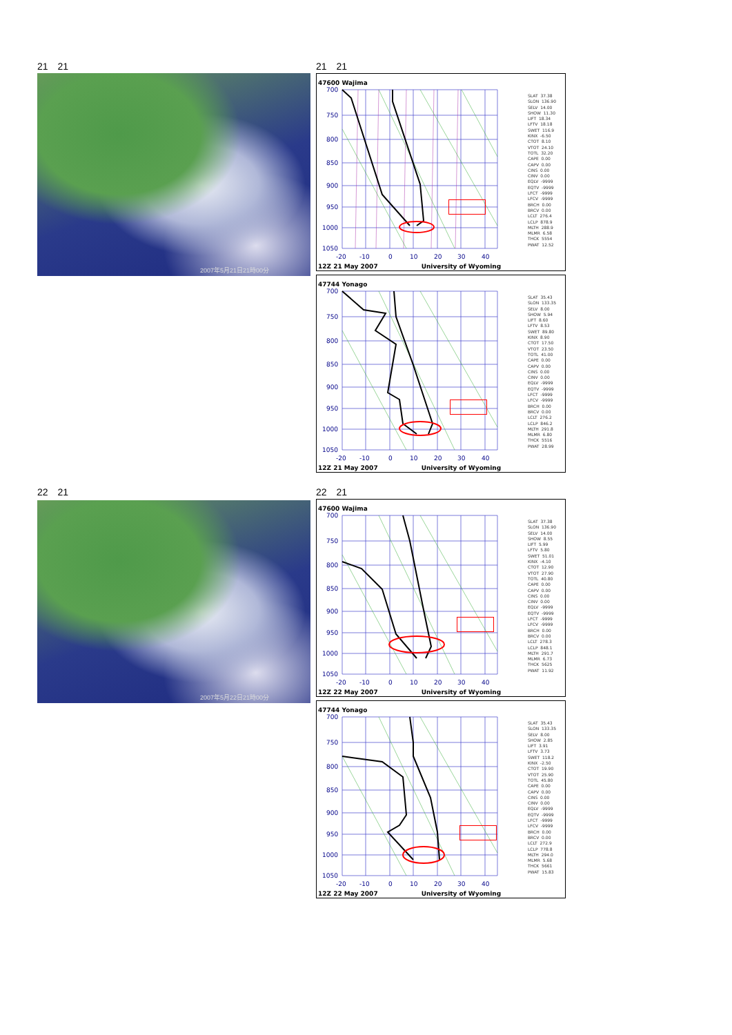21　21
2007年5月21日21時00分
21　21
47600 Wajima
700
750
800
850
900
950
1000
1050
-20
-10
0
10
20
30
40
SLAT 37.38 SLON 136.90 SELV 14.00 SHOW 11.30 LIFT 18.34 LFTV 18.18 SWET 116.9 KINX -6.50 CTOT 8.10 VTOT 24.10 TOTL 32.20 CAPE 0.00 CAPV 0.00 CINS 0.00 CINV 0.00 EQLV -9999 EQTV -9999 LFCT -9999 LFCV -9999 BRCH 0.00 BRCV 0.00 LCLT 276.4 LCLP 878.9 MLTH 288.9 MLMR 6.58 THCK 5554 PWAT 12.52
12Z 21 May 2007 University of Wyoming
47744 Yonago
700
750
800
850
900
950
1000
1050
-20
-10
0
10
20
30
40
SLAT 35.43 SLON 133.35 SELV 8.00 SHOW 5.94 LIFT 8.60 LFTV 8.53 SWET 89.80 KINX 8.90 CTOT 17.50 VTOT 23.50 TOTL 41.00 CAPE 0.00 CAPV 0.00 CINS 0.00 CINV 0.00 EQLV -9999 EQTV -9999 LFCT -9999 LFCV -9999 BRCH 0.00 BRCV 0.00 LCLT 276.2 LCLP 846.2 MLTH 291.8 MLMR 6.80 THCK 5516 PWAT 28.99
12Z 21 May 2007 University of Wyoming
22　21
2007年5月22日21時00分
22　21
47600 Wajima
700
750
800
850
900
950
1000
1050
-20
-10
0
10
20
30
40
SLAT 37.38 SLON 136.90 SELV 14.00 SHOW 8.55 LIFT 5.99 LFTV 5.80 SWET 51.01 KINX -4.10 CTOT 12.90 VTOT 27.90 TOTL 40.80 CAPE 0.00 CAPV 0.00 CINS 0.00 CINV 0.00 EQLV -9999 EQTV -9999 LFCT -9999 LFCV -9999 BRCH 0.00 BRCV 0.00 LCLT 278.3 LCLP 848.1 MLTH 291.7 MLMR 6.73 THCK 5625 PWAT 11.92
12Z 22 May 2007 University of Wyoming
47744 Yonago
700
750
800
850
900
950
1000
1050
-20
-10
0
10
20
30
40
SLAT 35.43 SLON 133.35 SELV 8.00 SHOW 2.85 LIFT 3.91 LFTV 3.73 SWET 118.2 KINX -2.50 CTOT 19.90 VTOT 25.90 TOTL 45.80 CAPE 0.00 CAPV 0.00 CINS 0.00 CINV 0.00 EQLV -9999 EQTV -9999 LFCT -9999 LFCV -9999 BRCH 0.00 BRCV 0.00 LCLT 272.9 LCLP 778.8 MLTH 294.0 MLMR 5.68 THCK 5661 PWAT 15.83
12Z 22 May 2007 University of Wyoming